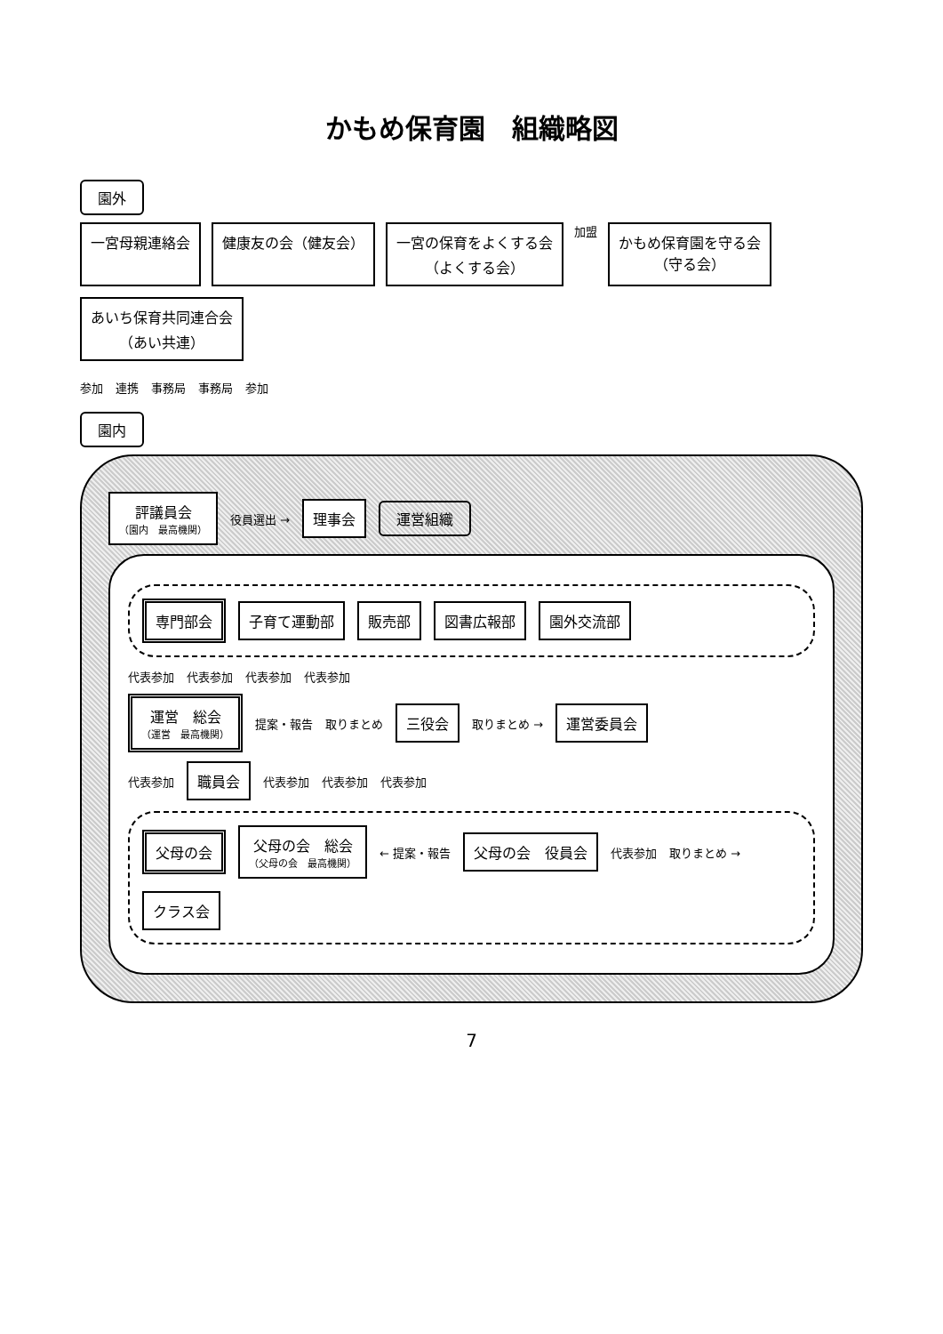かもめ保育園　組織略図
園外
一宮母親連絡会
健康友の会（健友会）
一宮の保育をよくする会
（よくする会）
加盟
かもめ保育園を守る会
（守る会）
あいち保育共同連合会
（あい共連）
参加 連携 事務局 事務局 参加
園内
評議員会
（園内　最高機関）
役員選出 →
理事会
運営組織
専門部会
子育て運動部
販売部
図書広報部
園外交流部
代表参加 代表参加 代表参加 代表参加
運営　総会
（運営　最高機関）
提案・報告 取りまとめ
三役会
取りまとめ →
運営委員会
代表参加
職員会
代表参加 代表参加 代表参加
父母の会
父母の会　総会
（父母の会　最高機関）
← 提案・報告
父母の会　役員会
代表参加 取りまとめ →
クラス会
7